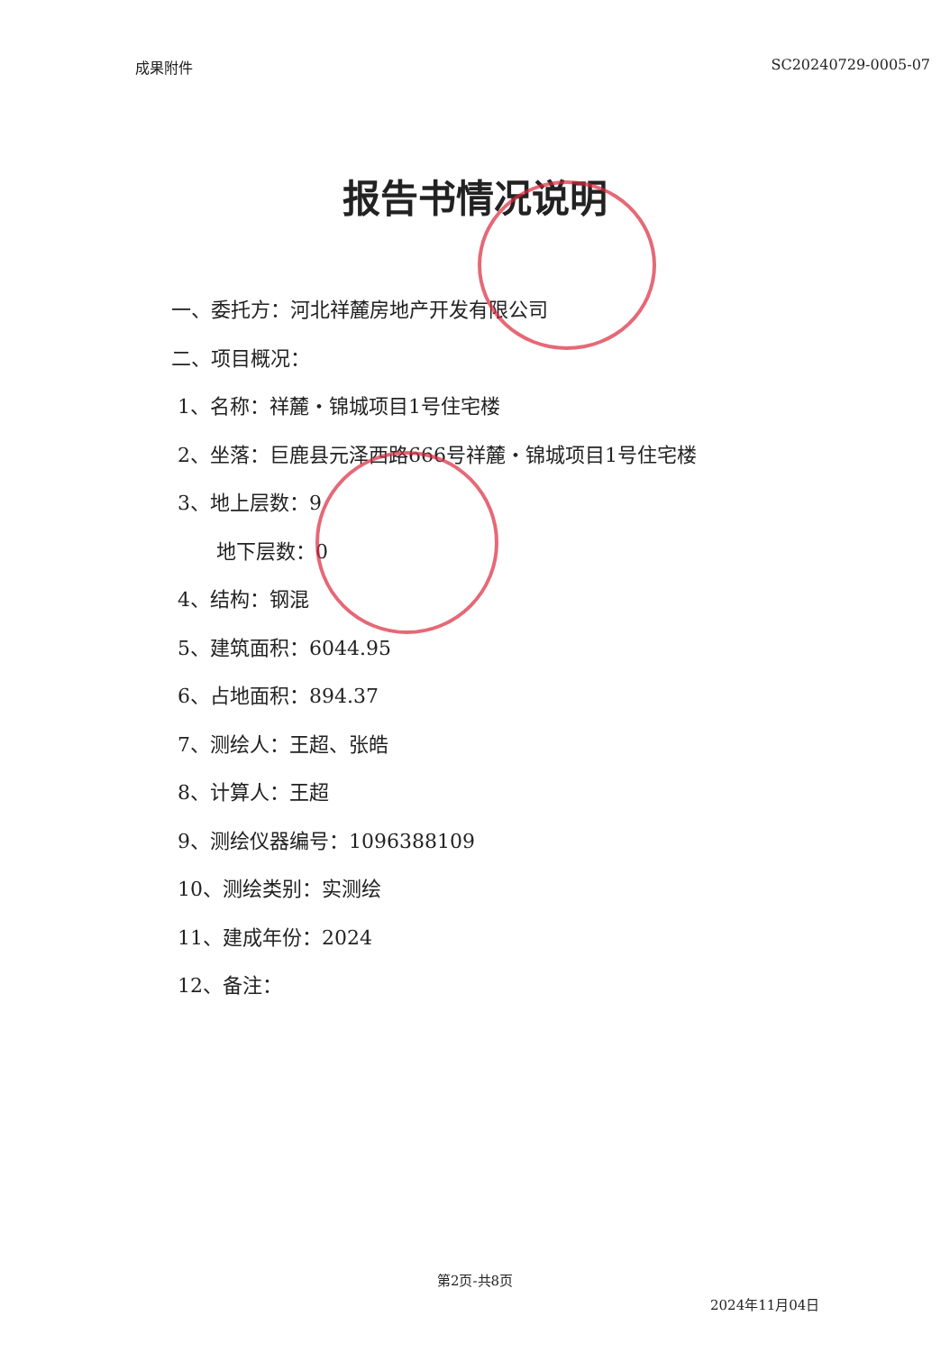成果附件 SC20240729-0005-07
报告书情况说明
一、委托方：河北祥麓房地产开发有限公司
二、项目概况：
1、名称：祥麓・锦城项目1号住宅楼
2、坐落：巨鹿县元泽西路666号祥麓・锦城项目1号住宅楼
3、地上层数：9
地下层数：0
4、结构：钢混
5、建筑面积：6044.95
6、占地面积：894.37
7、测绘人：王超、张皓
8、计算人：王超
9、测绘仪器编号：1096388109
10、测绘类别：实测绘
11、建成年份：2024
12、备注：
第2页-共8页
2024年11月04日